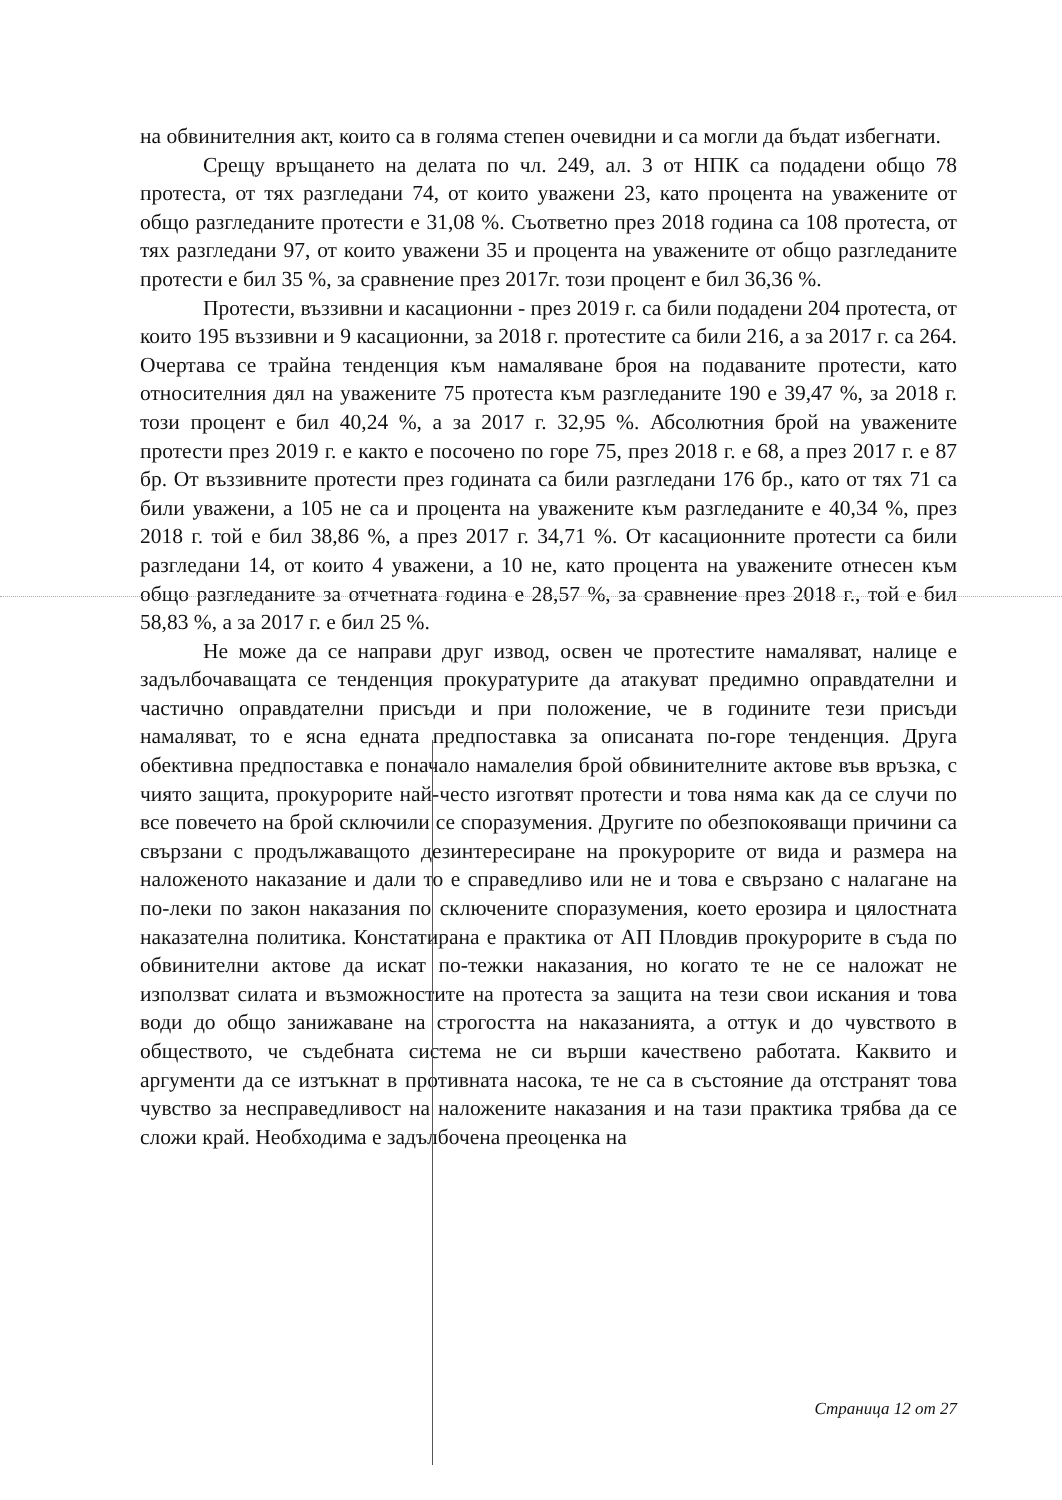на обвинителния акт, които са в голяма степен очевидни и са могли да бъдат избегнати.
Срещу връщането на делата по чл. 249, ал. 3 от НПК са подадени общо 78 протеста, от тях разгледани 74, от които уважени 23, като процента на уважените от общо разгледаните протести е 31,08 %. Съответно през 2018 година са 108 протеста, от тях разгледани 97, от които уважени 35 и процента на уважените от общо разгледаните протести е бил 35 %, за сравнение през 2017г. този процент е бил 36,36 %.
Протести, въззивни и касационни - през 2019 г. са били подадени 204 протеста, от които 195 въззивни и 9 касационни, за 2018 г. протестите са били 216, а за 2017 г. са 264. Очертава се трайна тенденция към намаляване броя на подаваните протести, като относителния дял на уважените 75 протеста към разгледаните 190 е 39,47 %, за 2018 г. този процент е бил 40,24 %, а за 2017 г. 32,95 %. Абсолютния брой на уважените протести през 2019 г. е както е посочено по горе 75, през 2018 г. е 68, а през 2017 г. е 87 бр. От въззивните протести през годината са били разгледани 176 бр., като от тях 71 са били уважени, а 105 не са и процента на уважените към разгледаните е 40,34 %, през 2018 г. той е бил 38,86 %, а през 2017 г. 34,71 %. От касационните протести са били разгледани 14, от които 4 уважени, а 10 не, като процента на уважените отнесен към общо разгледаните за отчетната година е 28,57 %, за сравнение през 2018 г., той е бил 58,83 %, а за 2017 г. е бил 25 %.
Не може да се направи друг извод, освен че протестите намаляват, налице е задълбочаващата се тенденция прокуратурите да атакуват предимно оправдателни и частично оправдателни присъди и при положение, че в годините тези присъди намаляват, то е ясна едната предпоставка за описаната по-горе тенденция. Друга обективна предпоставка е поначало намалелия брой обвинителните актове във връзка, с чиято защита, прокурорите най-често изготвят протести и това няма как да се случи по все повечето на брой сключили се споразумения. Другите по обезпокояващи причини са свързани с продължаващото дезинтересиране на прокурорите от вида и размера на наложеното наказание и дали то е справедливо или не и това е свързано с налагане на по-леки по закон наказания по сключените споразумения, което ерозира и цялостната наказателна политика. Констатирана е практика от АП Пловдив прокурорите в съда по обвинителни актове да искат по-тежки наказания, но когато те не се наложат не използват силата и възможностите на протеста за защита на тези свои искания и това води до общо занижаване на строгостта на наказанията, а оттук и до чувството в обществото, че съдебната система не си върши качествено работата. Каквито и аргументи да се изтъкнат в противната насока, те не са в състояние да отстранят това чувство за несправедливост на наложените наказания и на тази практика трябва да се сложи край. Необходима е задълбочена преоценка на
Страница 12 от 27